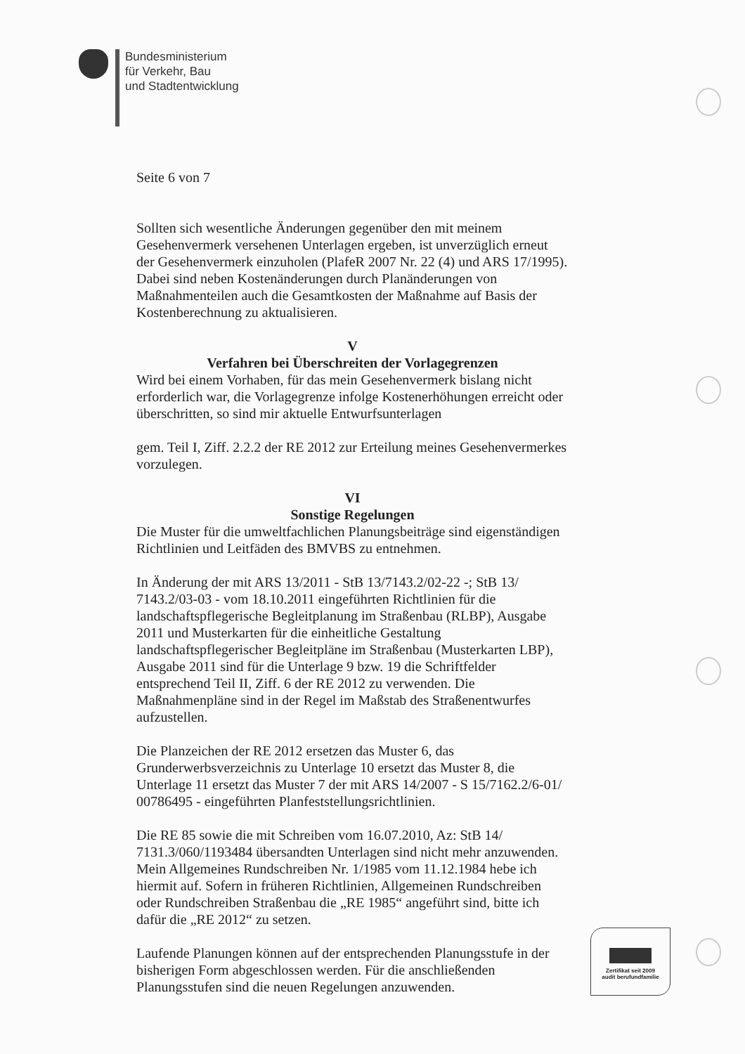Bundesministerium
für Verkehr, Bau
und Stadtentwicklung
Seite 6 von 7
Sollten sich wesentliche Änderungen gegenüber den mit meinem Gesehenvermerk versehenen Unterlagen ergeben, ist unverzüglich erneut der Gesehenvermerk einzuholen (PlafeR 2007 Nr. 22 (4) und ARS 17/1995). Dabei sind neben Kostenänderungen durch Planänderungen von Maßnahmenteilen auch die Gesamtkosten der Maßnahme auf Basis der Kostenberechnung zu aktualisieren.
V
Verfahren bei Überschreiten der Vorlagegrenzen
Wird bei einem Vorhaben, für das mein Gesehenvermerk bislang nicht erforderlich war, die Vorlagegrenze infolge Kostenerhöhungen erreicht oder überschritten, so sind mir aktuelle Entwurfsunterlagen
gem. Teil I, Ziff. 2.2.2 der RE 2012 zur Erteilung meines Gesehenvermerkes vorzulegen.
VI
Sonstige Regelungen
Die Muster für die umweltfachlichen Planungsbeiträge sind eigenständigen Richtlinien und Leitfäden des BMVBS zu entnehmen.
In Änderung der mit ARS 13/2011 - StB 13/7143.2/02-22 -; StB 13/ 7143.2/03-03 - vom 18.10.2011 eingeführten Richtlinien für die landschaftspflegerische Begleitplanung im Straßenbau (RLBP), Ausgabe 2011 und Musterkarten für die einheitliche Gestaltung landschaftspflegerischer Begleitpläne im Straßenbau (Musterkarten LBP), Ausgabe 2011 sind für die Unterlage 9 bzw. 19 die Schriftfelder entsprechend Teil II, Ziff. 6 der RE 2012 zu verwenden. Die Maßnahmenpläne sind in der Regel im Maßstab des Straßenentwurfes aufzustellen.
Die Planzeichen der RE 2012 ersetzen das Muster 6, das Grunderwerbsverzeichnis zu Unterlage 10 ersetzt das Muster 8, die Unterlage 11 ersetzt das Muster 7 der mit ARS 14/2007 - S 15/7162.2/6-01/ 00786495 - eingeführten Planfeststellungsrichtlinien.
Die RE 85 sowie die mit Schreiben vom 16.07.2010, Az: StB 14/ 7131.3/060/1193484 übersandten Unterlagen sind nicht mehr anzuwenden. Mein Allgemeines Rundschreiben Nr. 1/1985 vom 11.12.1984 hebe ich hiermit auf. Sofern in früheren Richtlinien, Allgemeinen Rundschreiben oder Rundschreiben Straßenbau die „RE 1985“ angeführt sind, bitte ich dafür die „RE 2012“ zu setzen.
Laufende Planungen können auf der entsprechenden Planungsstufe in der bisherigen Form abgeschlossen werden. Für die anschließenden Planungsstufen sind die neuen Regelungen anzuwenden.
Zertifikat seit 2009
audit berufundfamilie